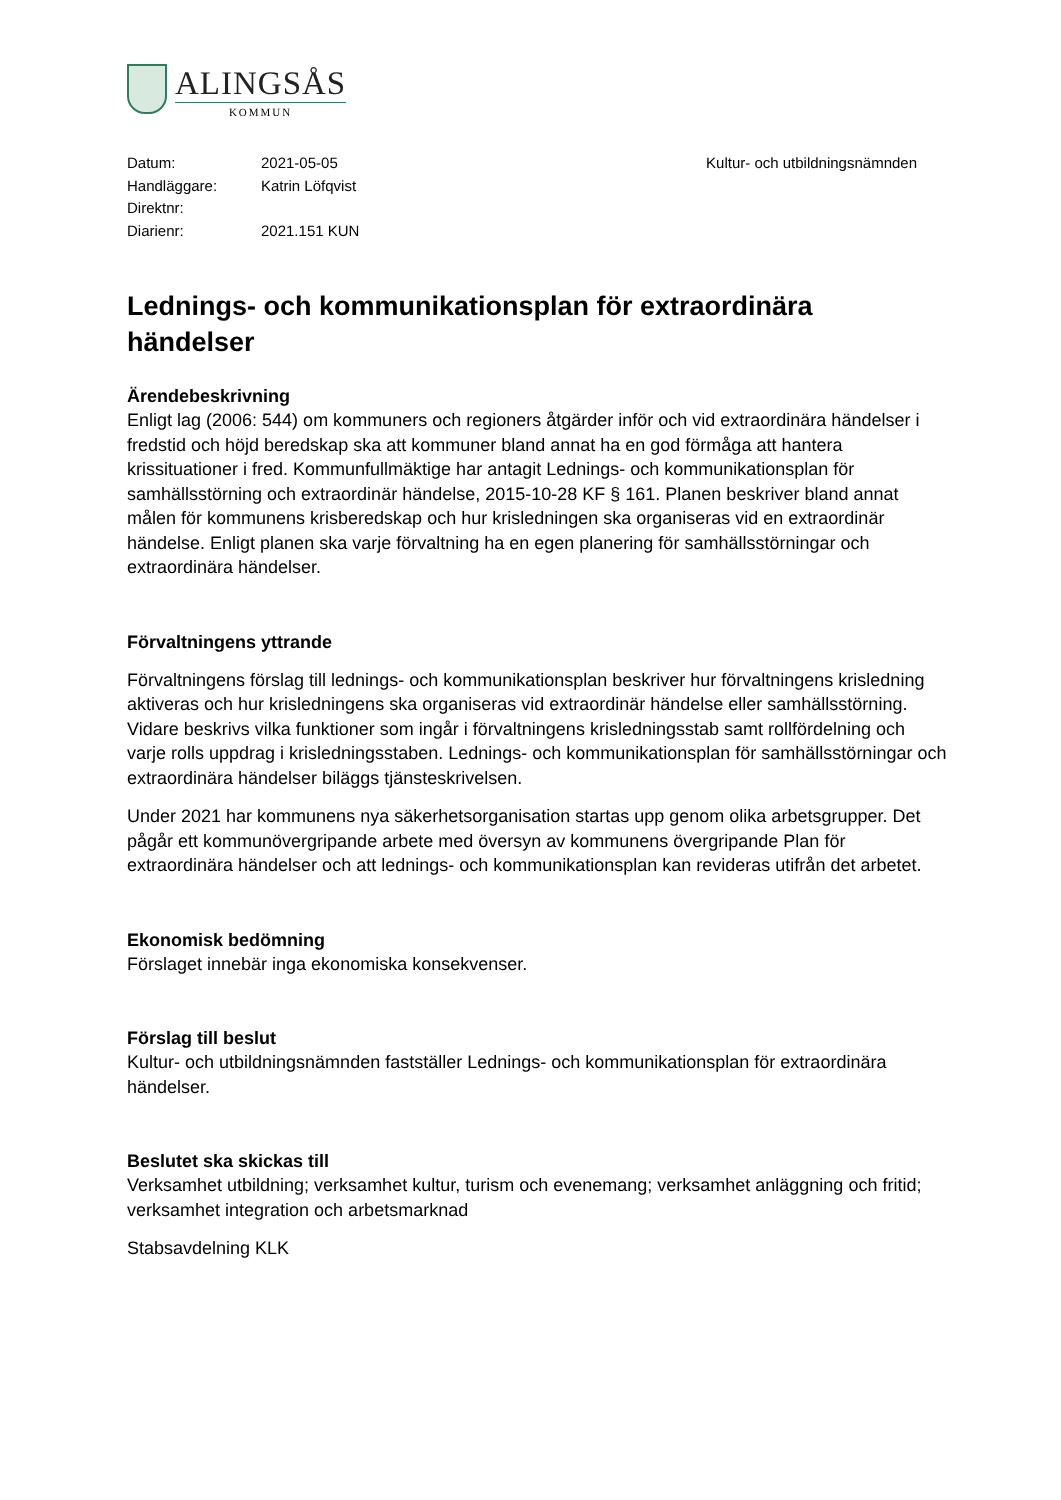ALINGSÅS
KOMMUN
| Datum: | 2021-05-05 | Kultur- och utbildningsnämnden |
| Handläggare: | Katrin Löfqvist | |
| Direktnr: | | |
| Diarienr: | 2021.151 KUN | |
Lednings- och kommunikationsplan för extraordinära händelser
Ärendebeskrivning
Enligt lag (2006: 544) om kommuners och regioners åtgärder inför och vid extraordinära händelser i fredstid och höjd beredskap ska att kommuner bland annat ha en god förmåga att hantera krissituationer i fred. Kommunfullmäktige har antagit Lednings- och kommunikationsplan för samhällsstörning och extraordinär händelse, 2015-10-28 KF § 161. Planen beskriver bland annat målen för kommunens krisberedskap och hur krisledningen ska organiseras vid en extraordinär händelse. Enligt planen ska varje förvaltning ha en egen planering för samhällsstörningar och extraordinära händelser.
Förvaltningens yttrande
Förvaltningens förslag till lednings- och kommunikationsplan beskriver hur förvaltningens krisledning aktiveras och hur krisledningens ska organiseras vid extraordinär händelse eller samhällsstörning. Vidare beskrivs vilka funktioner som ingår i förvaltningens krisledningsstab samt rollfördelning och varje rolls uppdrag i krisledningsstaben. Lednings- och kommunikationsplan för samhällsstörningar och extraordinära händelser biläggs tjänsteskrivelsen.
Under 2021 har kommunens nya säkerhetsorganisation startas upp genom olika arbetsgrupper. Det pågår ett kommunövergripande arbete med översyn av kommunens övergripande Plan för extraordinära händelser och att lednings- och kommunikationsplan kan revideras utifrån det arbetet.
Ekonomisk bedömning
Förslaget innebär inga ekonomiska konsekvenser.
Förslag till beslut
Kultur- och utbildningsnämnden fastställer Lednings- och kommunikationsplan för extraordinära händelser.
Beslutet ska skickas till
Verksamhet utbildning; verksamhet kultur, turism och evenemang; verksamhet anläggning och fritid; verksamhet integration och arbetsmarknad
Stabsavdelning KLK